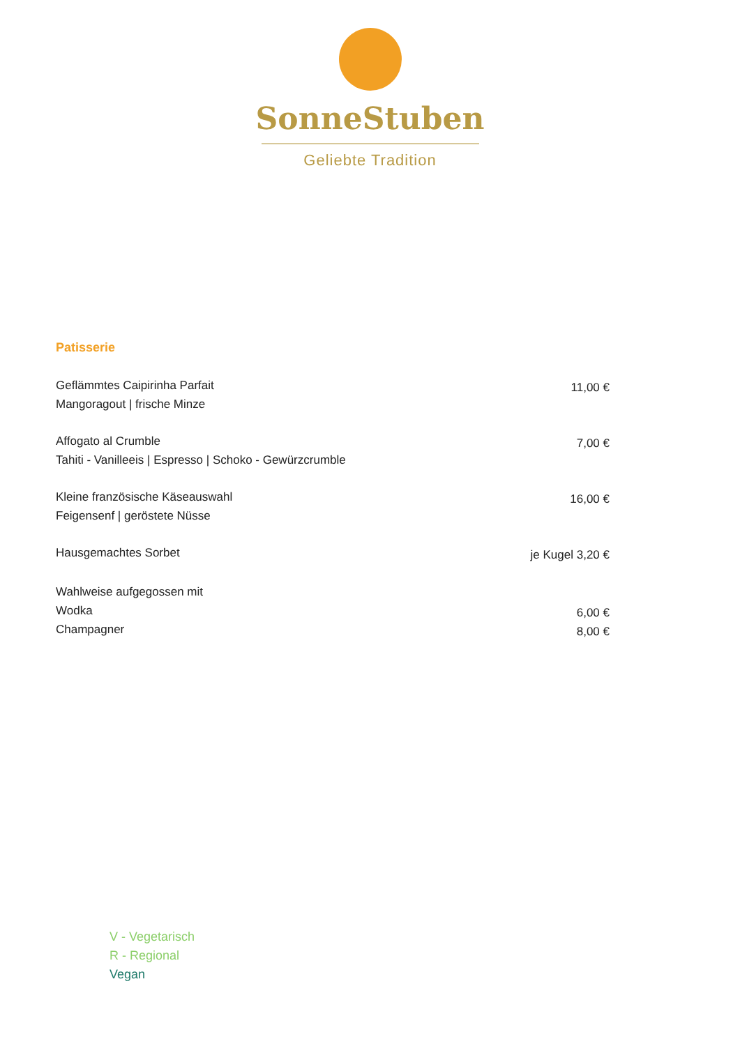SonneStuben
Geliebte Tradition
Patisserie
Geflämmtes Caipirinha Parfait
Mangoragout | frische Minze
11,00 €
Affogato al Crumble
Tahiti - Vanilleeis | Espresso | Schoko - Gewürzcrumble
7,00 €
Kleine französische Käseauswahl
Feigensenf | geröstete Nüsse
16,00 €
Hausgemachtes Sorbet
je Kugel 3,20 €
Wahlweise aufgegossen mit
Wodka
Champagner
6,00 €
8,00 €
V - Vegetarisch
R - Regional
Vegan